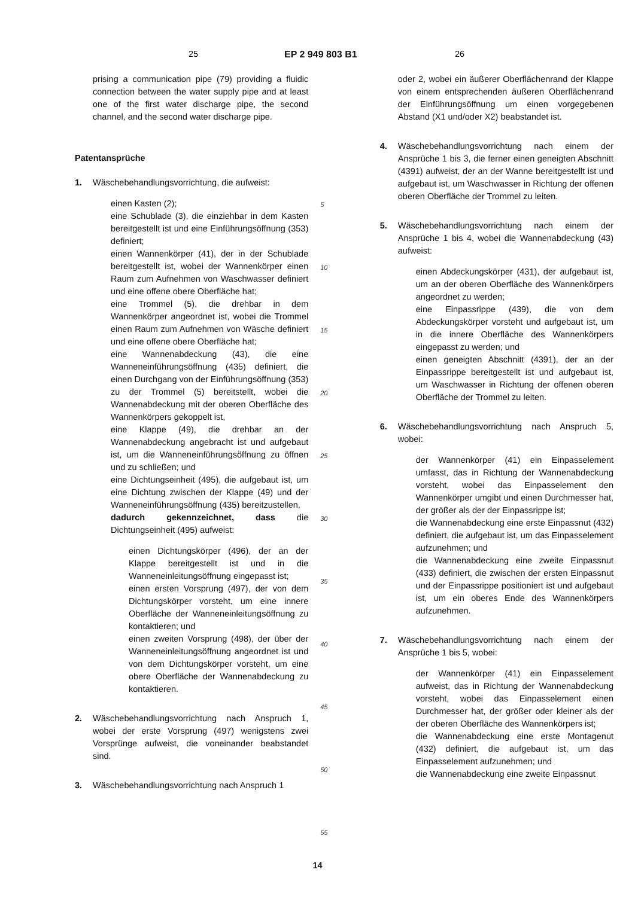25 EP 2 949 803 B1 26
prising a communication pipe (79) providing a fluidic connection between the water supply pipe and at least one of the first water discharge pipe, the second channel, and the second water discharge pipe.
Patentansprüche
1. Wäschebehandlungsvorrichtung, die aufweist:
einen Kasten (2);
eine Schublade (3), die einziehbar in dem Kasten bereitgestellt ist und eine Einführungsöffnung (353) definiert;
einen Wannenkörper (41), der in der Schublade bereitgestellt ist, wobei der Wannenkörper einen Raum zum Aufnehmen von Waschwasser definiert und eine offene obere Oberfläche hat;
eine Trommel (5), die drehbar in dem Wannenkörper angeordnet ist, wobei die Trommel einen Raum zum Aufnehmen von Wäsche definiert und eine offene obere Oberfläche hat;
eine Wannenabdeckung (43), die eine Wanneneinführungsöffnung (435) definiert, die einen Durchgang von der Einführungsöffnung (353) zu der Trommel (5) bereitstellt, wobei die Wannenabdeckung mit der oberen Oberfläche des Wannenkörpers gekoppelt ist,
eine Klappe (49), die drehbar an der Wannenabdeckung angebracht ist und aufgebaut ist, um die Wanneneinführungsöffnung zu öffnen und zu schließen; und
eine Dichtungseinheit (495), die aufgebaut ist, um eine Dichtung zwischen der Klappe (49) und der Wanneneinführungsöffnung (435) bereitzustellen,
dadurch gekennzeichnet, dass die Dichtungseinheit (495) aufweist:
einen Dichtungskörper (496), der an der Klappe bereitgestellt ist und in die Wanneneinleitungsöffnung eingepasst ist;
einen ersten Vorsprung (497), der von dem Dichtungskörper vorsteht, um eine innere Oberfläche der Wanneneinleitungsöffnung zu kontaktieren; und
einen zweiten Vorsprung (498), der über der Wanneneinleitungsöffnung angeordnet ist und von dem Dichtungskörper vorsteht, um eine obere Oberfläche der Wannenabdeckung zu kontaktieren.
2. Wäschebehandlungsvorrichtung nach Anspruch 1, wobei der erste Vorsprung (497) wenigstens zwei Vorsprünge aufweist, die voneinander beabstandet sind.
3. Wäschebehandlungsvorrichtung nach Anspruch 1
5
10
15
20
25
30
35
40
45
50
55
oder 2, wobei ein äußerer Oberflächenrand der Klappe von einem entsprechenden äußeren Oberflächenrand der Einführungsöffnung um einen vorgegebenen Abstand (X1 und/oder X2) beabstandet ist.
4. Wäschebehandlungsvorrichtung nach einem der Ansprüche 1 bis 3, die ferner einen geneigten Abschnitt (4391) aufweist, der an der Wanne bereitgestellt ist und aufgebaut ist, um Waschwasser in Richtung der offenen oberen Oberfläche der Trommel zu leiten.
5. Wäschebehandlungsvorrichtung nach einem der Ansprüche 1 bis 4, wobei die Wannenabdeckung (43) aufweist:
einen Abdeckungskörper (431), der aufgebaut ist, um an der oberen Oberfläche des Wannenkörpers angeordnet zu werden;
eine Einpassrippe (439), die von dem Abdeckungskörper vorsteht und aufgebaut ist, um in die innere Oberfläche des Wannenkörpers eingepasst zu werden; und
einen geneigten Abschnitt (4391), der an der Einpassrippe bereitgestellt ist und aufgebaut ist, um Waschwasser in Richtung der offenen oberen Oberfläche der Trommel zu leiten.
6. Wäschebehandlungsvorrichtung nach Anspruch 5, wobei:
der Wannenkörper (41) ein Einpasselement umfasst, das in Richtung der Wannenabdeckung vorsteht, wobei das Einpasselement den Wannenkörper umgibt und einen Durchmesser hat, der größer als der der Einpassrippe ist;
die Wannenabdeckung eine erste Einpassnut (432) definiert, die aufgebaut ist, um das Einpasselement aufzunehmen; und
die Wannenabdeckung eine zweite Einpassnut (433) definiert, die zwischen der ersten Einpassnut und der Einpassrippe positioniert ist und aufgebaut ist, um ein oberes Ende des Wannenkörpers aufzunehmen.
7. Wäschebehandlungsvorrichtung nach einem der Ansprüche 1 bis 5, wobei:
der Wannenkörper (41) ein Einpasselement aufweist, das in Richtung der Wannenabdeckung vorsteht, wobei das Einpasselement einen Durchmesser hat, der größer oder kleiner als der der oberen Oberfläche des Wannenkörpers ist;
die Wannenabdeckung eine erste Montagenut (432) definiert, die aufgebaut ist, um das Einpasselement aufzunehmen; und
die Wannenabdeckung eine zweite Einpassnut
14